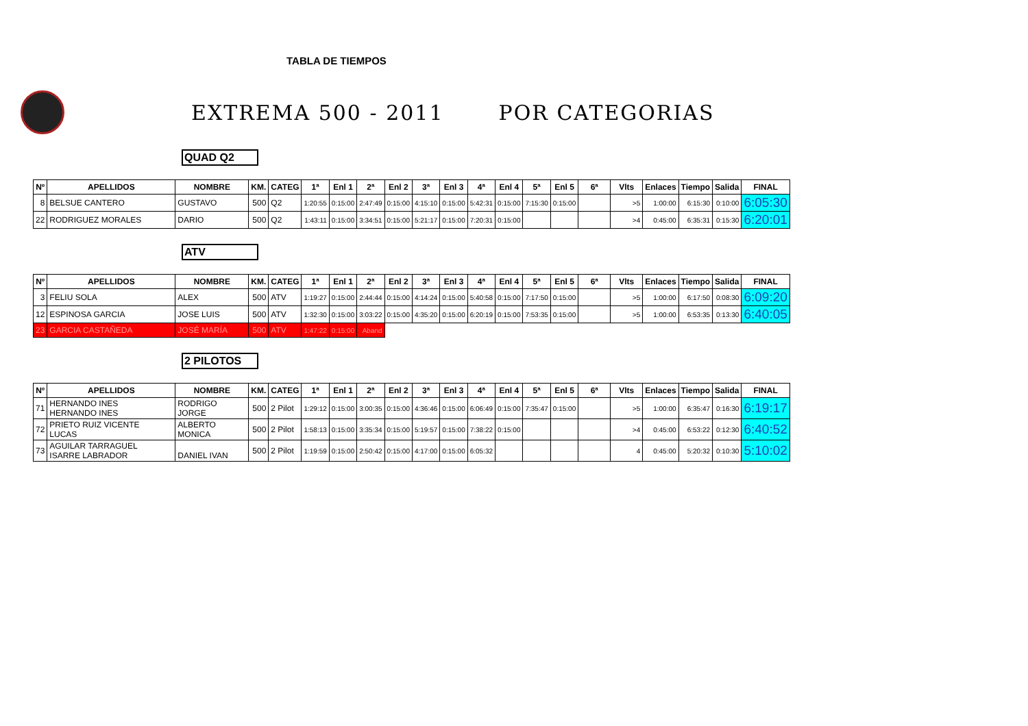TABLA DE TIEMPOS
EXTREMA 500 - 2011 POR CATEGORIAS
QUAD Q2
| Nº | APELLIDOS | NOMBRE | KM. | CATEG | 1ª | Enl 1 | 2ª | Enl 2 | 3ª | Enl 3 | 4ª | Enl 4 | 5ª | Enl 5 | 6ª | Vlts | Enlaces | Tiempo | Salida | FINAL |
| --- | --- | --- | --- | --- | --- | --- | --- | --- | --- | --- | --- | --- | --- | --- | --- | --- | --- | --- | --- | --- |
| 8 | BELSUE CANTERO | GUSTAVO | 500 | Q2 | 1:20:55 | 0:15:00 | 2:47:49 | 0:15:00 | 4:15:10 | 0:15:00 | 5:42:31 | 0:15:00 | 7:15:30 | 0:15:00 | | >5 | 1:00:00 | 6:15:30 | 0:10:00 | 6:05:30 |
| 22 | RODRIGUEZ MORALES | DARIO | 500 | Q2 | 1:43:11 | 0:15:00 | 3:34:51 | 0:15:00 | 5:21:17 | 0:15:00 | 7:20:31 | 0:15:00 | | | | >4 | 0:45:00 | 6:35:31 | 0:15:30 | 6:20:01 |
ATV
| Nº | APELLIDOS | NOMBRE | KM. | CATEG | 1ª | Enl 1 | 2ª | Enl 2 | 3ª | Enl 3 | 4ª | Enl 4 | 5ª | Enl 5 | 6ª | Vlts | Enlaces | Tiempo | Salida | FINAL |
| --- | --- | --- | --- | --- | --- | --- | --- | --- | --- | --- | --- | --- | --- | --- | --- | --- | --- | --- | --- | --- |
| 3 | FELIU SOLA | ALEX | 500 | ATV | 1:19:27 | 0:15:00 | 2:44:44 | 0:15:00 | 4:14:24 | 0:15:00 | 5:40:58 | 0:15:00 | 7:17:50 | 0:15:00 | | >5 | 1:00:00 | 6:17:50 | 0:08:30 | 6:09:20 |
| 12 | ESPINOSA GARCIA | JOSE LUIS | 500 | ATV | 1:32:30 | 0:15:00 | 3:03:22 | 0:15:00 | 4:35:20 | 0:15:00 | 6:20:19 | 0:15:00 | 7:53:35 | 0:15:00 | | >5 | 1:00:00 | 6:53:35 | 0:13:30 | 6:40:05 |
| 23 | GARCIA CASTAÑEDA | JOSÉ MARÍA | 500 | ATV | 1:47:22 | 0:15:00 | Aband | | | | | | | | | | | | | |
2 PILOTOS
| Nº | APELLIDOS | NOMBRE | KM. | CATEG | 1ª | Enl 1 | 2ª | Enl 2 | 3ª | Enl 3 | 4ª | Enl 4 | 5ª | Enl 5 | 6ª | Vlts | Enlaces | Tiempo | Salida | FINAL |
| --- | --- | --- | --- | --- | --- | --- | --- | --- | --- | --- | --- | --- | --- | --- | --- | --- | --- | --- | --- | --- |
| 71 | HERNANDO INES HERNANDO INES | RODRIGO JORGE | 500 | 2 Pilot | 1:29:12 | 0:15:00 | 3:00:35 | 0:15:00 | 4:36:46 | 0:15:00 | 6:06:49 | 0:15:00 | 7:35:47 | 0:15:00 | | >5 | 1:00:00 | 6:35:47 | 0:16:30 | 6:19:17 |
| 72 | PRIETO RUIZ VICENTE LUCAS | ALBERTO MONICA | 500 | 2 Pilot | 1:58:13 | 0:15:00 | 3:35:34 | 0:15:00 | 5:19:57 | 0:15:00 | 7:38:22 | 0:15:00 | | | | >4 | 0:45:00 | 6:53:22 | 0:12:30 | 6:40:52 |
| 73 | AGUILAR TARRAGUEL ISARRE LABRADOR | DANIEL IVAN | 500 | 2 Pilot | 1:19:59 | 0:15:00 | 2:50:42 | 0:15:00 | 4:17:00 | 0:15:00 | 6:05:32 | | | | | 4 | 0:45:00 | 5:20:32 | 0:10:30 | 5:10:02 |